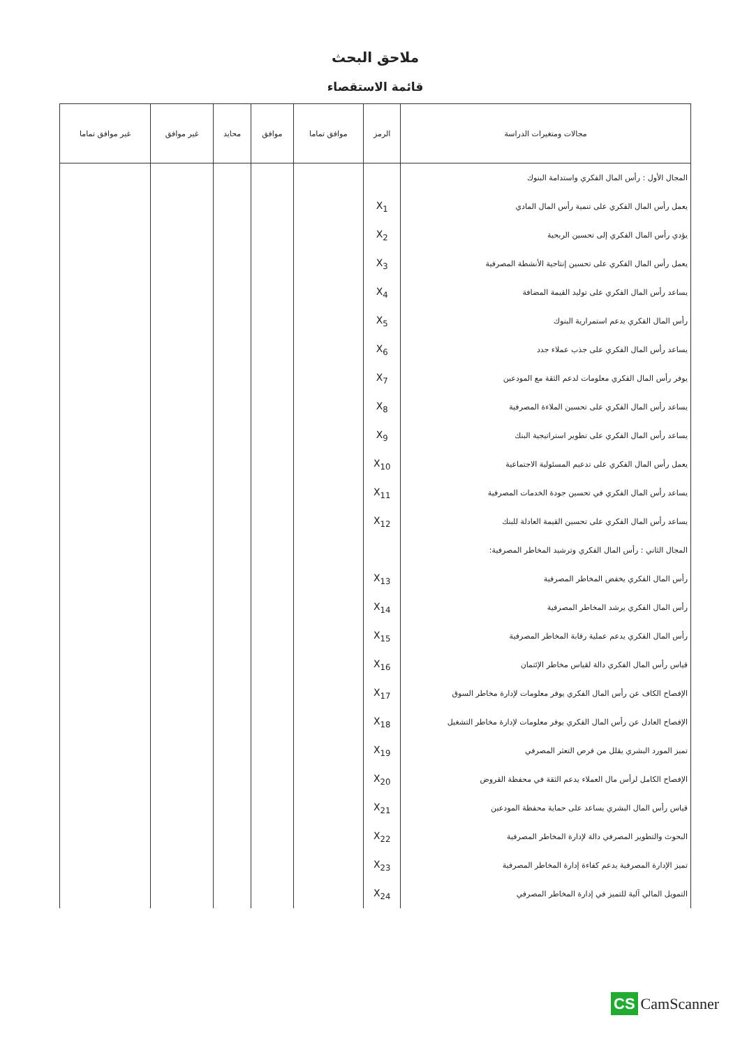ملاحق البحث
قائمة الاستقصاء
| مجالات ومتغيرات الدراسة | الرمز | موافق تماما | موافق | محايد | غير موافق | غير موافق تماما |
| --- | --- | --- | --- | --- | --- | --- |
| المجال الأول : رأس المال الفكري واستدامة البنوك | | | | | | |
| يعمل رأس المال الفكري على تنمية رأس المال المادي | X<sub>1</sub> | | | | | |
| يؤدي رأس المال الفكري إلى تحسين الربحية | X<sub>2</sub> | | | | | |
| يعمل رأس المال الفكري على تحسين إنتاجية الأنشطة المصرفية | X<sub>3</sub> | | | | | |
| يساعد رأس المال الفكري على توليد القيمة المضافة | X<sub>4</sub> | | | | | |
| رأس المال الفكري يدعم استمرارية البنوك | X<sub>5</sub> | | | | | |
| يساعد رأس المال الفكري على جذب عملاء جدد | X<sub>6</sub> | | | | | |
| يوفر رأس المال الفكري معلومات لدعم الثقة مع المودعين | X<sub>7</sub> | | | | | |
| يساعد رأس المال الفكري على تحسين الملاءة المصرفية | X<sub>8</sub> | | | | | |
| يساعد رأس المال الفكري على تطوير استراتيجية البنك | X<sub>9</sub> | | | | | |
| يعمل رأس المال الفكري على تدعيم المسئولية الاجتماعية | X<sub>10</sub> | | | | | |
| يساعد رأس المال الفكري في تحسين جودة الخدمات المصرفية | X<sub>11</sub> | | | | | |
| يساعد رأس المال الفكري على تحسين القيمة العادلة للبنك | X<sub>12</sub> | | | | | |
| المجال الثاني : رأس المال الفكري وترشيد المخاطر المصرفية: | | | | | | |
| رأس المال الفكري يخفض المخاطر المصرفية | X<sub>13</sub> | | | | | |
| رأس المال الفكري يرشد المخاطر المصرفية | X<sub>14</sub> | | | | | |
| رأس المال الفكري يدعم عملية رقابة المخاطر المصرفية | X<sub>15</sub> | | | | | |
| قياس رأس المال الفكري دالة لقياس مخاطر الإئتمان | X<sub>16</sub> | | | | | |
| الإفصاح الكاف عن رأس المال الفكري يوفر معلومات لإدارة مخاطر السوق | X<sub>17</sub> | | | | | |
| الإفصاح العادل عن رأس المال الفكري يوفر معلومات لإدارة مخاطر التشغيل | X<sub>18</sub> | | | | | |
| تميز المورد البشري يقلل من فرص التعثر المصرفي | X<sub>19</sub> | | | | | |
| الإفصاح الكامل لرأس مال العملاء يدعم الثقة في محفظة القروض | X<sub>20</sub> | | | | | |
| قياس رأس المال البشري يساعد على حماية محفظة المودعين | X<sub>21</sub> | | | | | |
| البحوث والتطوير المصرفي دالة لإدارة المخاطر المصرفية | X<sub>22</sub> | | | | | |
| تميز الإدارة المصرفية يدعم كفاءة إدارة المخاطر المصرفية | X<sub>23</sub> | | | | | |
| التمويل المالي آلية للتميز في إدارة المخاطر المصرفي | X<sub>24</sub> | | | | | |
CS CamScanner